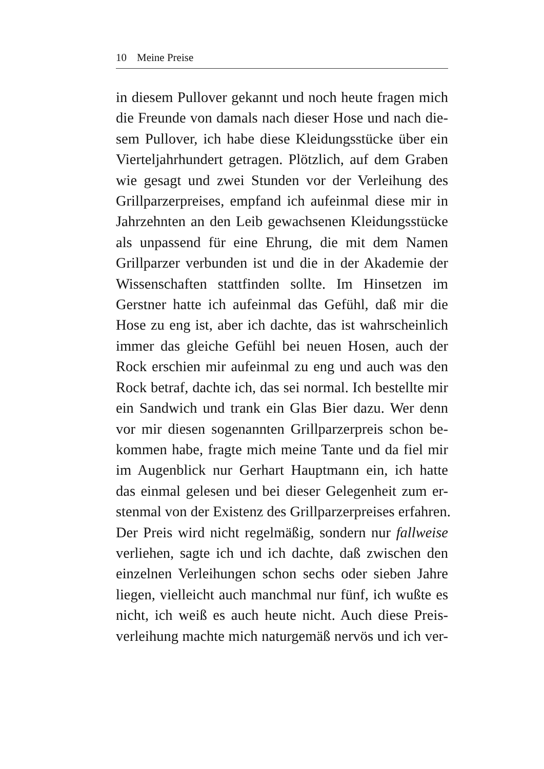10 Meine Preise
in diesem Pullover gekannt und noch heute fragen mich
die Freunde von damals nach dieser Hose und nach die-
sem Pullover, ich habe diese Kleidungsstücke über ein
Vierteljahrhundert getragen. Plötzlich, auf dem Graben
wie gesagt und zwei Stunden vor der Verleihung des
Grillparzerpreises, empfand ich aufeinmal diese mir in
Jahrzehnten an den Leib gewachsenen Kleidungsstücke
als unpassend für eine Ehrung, die mit dem Namen
Grillparzer verbunden ist und die in der Akademie der
Wissenschaften stattfinden sollte. Im Hinsetzen im
Gerstner hatte ich aufeinmal das Gefühl, daß mir die
Hose zu eng ist, aber ich dachte, das ist wahrscheinlich
immer das gleiche Gefühl bei neuen Hosen, auch der
Rock erschien mir aufeinmal zu eng und auch was den
Rock betraf, dachte ich, das sei normal. Ich bestellte mir
ein Sandwich und trank ein Glas Bier dazu. Wer denn
vor mir diesen sogenannten Grillparzerpreis schon be-
kommen habe, fragte mich meine Tante und da fiel mir
im Augenblick nur Gerhart Hauptmann ein, ich hatte
das einmal gelesen und bei dieser Gelegenheit zum er-
stenmal von der Existenz des Grillparzerpreises erfahren.
Der Preis wird nicht regelmäßig, sondern nur fallweise
verliehen, sagte ich und ich dachte, daß zwischen den
einzelnen Verleihungen schon sechs oder sieben Jahre
liegen, vielleicht auch manchmal nur fünf, ich wußte es
nicht, ich weiß es auch heute nicht. Auch diese Preis-
verleihung machte mich naturgemäß nervös und ich ver-